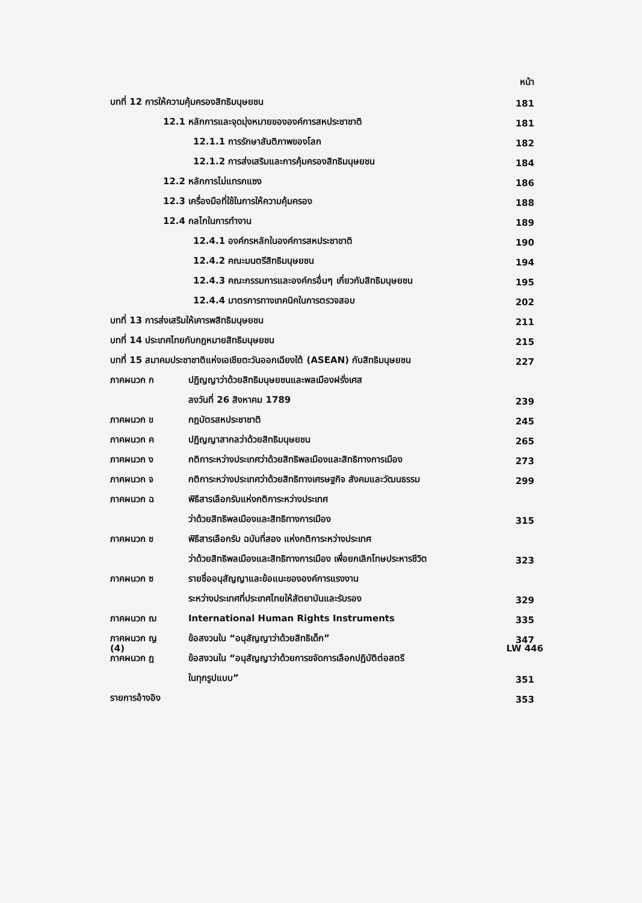หน้า
บทที่ 12 การให้ความคุ้มครองสิทธิมนุษยชน 181
12.1 หลักการและจุดมุ่งหมายขององค์การสหประชาชาติ 181
12.1.1 การรักษาสันติภาพของโลก 182
12.1.2 การส่งเสริมและการคุ้มครองสิทธิมนุษยชน 184
12.2 หลักการไม่แทรกแซง 186
12.3 เครื่องมือที่ใช้ในการให้ความคุ้มครอง 188
12.4 กลไกในการทำงาน 189
12.4.1 องค์กรหลักในองค์การสหประชาชาติ 190
12.4.2 คณะมนตรีสิทธิมนุษยชน 194
12.4.3 คณะกรรมการและองค์กรอื่นๆ เกี่ยวกับสิทธิมนุษยชน 195
12.4.4 มาตรการทางเทคนิคในการตรวจสอบ 202
บทที่ 13 การส่งเสริมให้เคารพสิทธิมนุษยชน 211
บทที่ 14 ประเทศไทยกับกฎหมายสิทธิมนุษยชน 215
บทที่ 15 สมาคมประชาชาติแห่งเอเชียตะวันออกเฉียงใต้ (ASEAN) กับสิทธิมนุษยชน 227
ภาคผนวก ก ปฏิญญาว่าด้วยสิทธิมนุษยชนและพลเมืองฝรั่งเศส
ลงวันที่ 26 สิงหาคม 1789 239
ภาคผนวก ข กฎบัตรสหประชาชาติ 245
ภาคผนวก ค ปฏิญญาสากลว่าด้วยสิทธิมนุษยชน 265
ภาคผนวก ง กติการะหว่างประเทศว่าด้วยสิทธิพลเมืองและสิทธิทางการเมือง 273
ภาคผนวก จ กติการะหว่างประเทศว่าด้วยสิทธิทางเศรษฐกิจ สังคมและวัฒนธรรม 299
ภาคผนวก ฉ พิธีสารเลือกรับแห่งกติการะหว่างประเทศ
ว่าด้วยสิทธิพลเมืองและสิทธิทางการเมือง 315
ภาคผนวก ช พิธีสารเลือกรับ ฉบับที่สอง แห่งกติการะหว่างประเทศ
ว่าด้วยสิทธิพลเมืองและสิทธิทางการเมือง เพื่อยกเลิกโทษประหารชีวิต 323
ภาคผนวก ซ รายชื่ออนุสัญญาและข้อแนะขององค์การแรงงาน
ระหว่างประเทศที่ประเทศไทยให้สัตยาบันและรับรอง 329
ภาคผนวก ฌ International Human Rights Instruments 335
ภาคผนวก ญ ข้อสงวนใน “อนุสัญญาว่าด้วยสิทธิเด็ก” 347
ภาคผนวก ฎ ข้อสงวนใน “อนุสัญญาว่าด้วยการขจัดการเลือกปฏิบัติต่อสตรี
ในทุกรูปแบบ” 351
รายการอ้างอิง 353
(4) LW 446